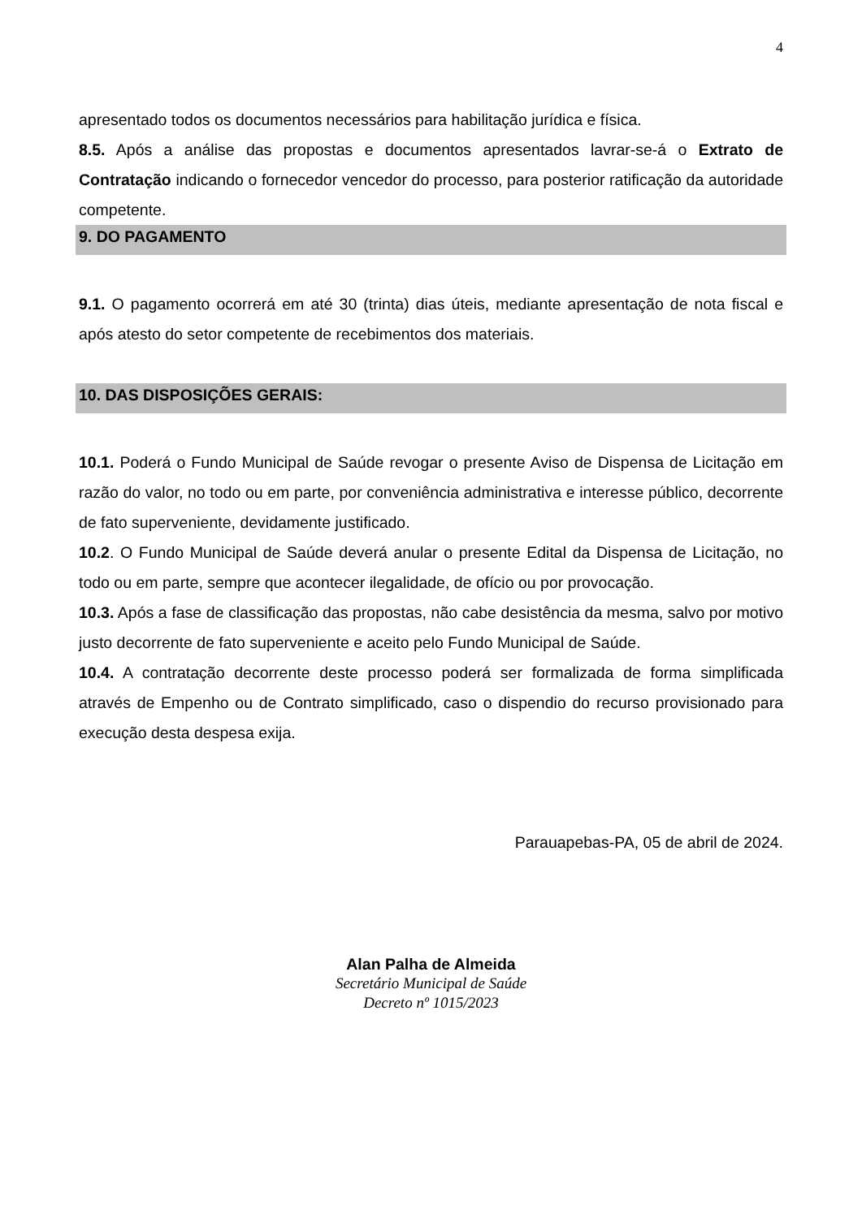4
apresentado todos os documentos necessários para habilitação jurídica e física.
8.5. Após a análise das propostas e documentos apresentados lavrar-se-á o Extrato de Contratação indicando o fornecedor vencedor do processo, para posterior ratificação da autoridade competente.
9. DO PAGAMENTO
9.1. O pagamento ocorrerá em até 30 (trinta) dias úteis, mediante apresentação de nota fiscal e após atesto do setor competente de recebimentos dos materiais.
10. DAS DISPOSIÇÕES GERAIS:
10.1. Poderá o Fundo Municipal de Saúde revogar o presente Aviso de Dispensa de Licitação em razão do valor, no todo ou em parte, por conveniência administrativa e interesse público, decorrente de fato superveniente, devidamente justificado.
10.2. O Fundo Municipal de Saúde deverá anular o presente Edital da Dispensa de Licitação, no todo ou em parte, sempre que acontecer ilegalidade, de ofício ou por provocação.
10.3. Após a fase de classificação das propostas, não cabe desistência da mesma, salvo por motivo justo decorrente de fato superveniente e aceito pelo Fundo Municipal de Saúde.
10.4. A contratação decorrente deste processo poderá ser formalizada de forma simplificada através de Empenho ou de Contrato simplificado, caso o dispendio do recurso provisionado para execução desta despesa exija.
Parauapebas-PA, 05 de abril de 2024.
Alan Palha de Almeida
Secretário Municipal de Saúde
Decreto nº 1015/2023